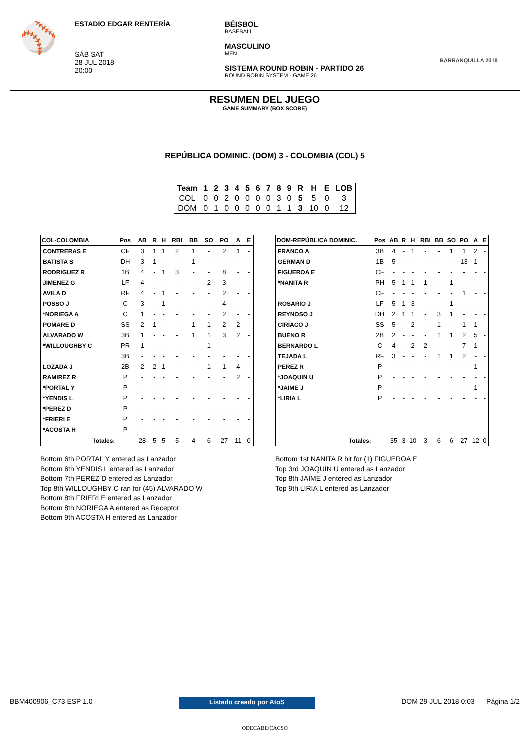⚾
ESTADIO EDGAR RENTERÍA
SÁB SAT
28 JUL 2018
20:00
BÉISBOL
BASEBALL
MASCULINO
MEN
SISTEMA ROUND ROBIN - PARTIDO 26
ROUND ROBIN SYSTEM - GAME 26
BARRANQUILLA 2018
RESUMEN DEL JUEGO
GAME SUMMARY (BOX SCORE)
REPÚBLICA DOMINIC. (DOM) 3 - COLOMBIA (COL) 5
| Team | 1 | 2 | 3 | 4 | 5 | 6 | 7 | 8 | 9 | R | H | E | LOB |
| --- | --- | --- | --- | --- | --- | --- | --- | --- | --- | --- | --- | --- | --- |
| COL | 0 | 0 | 2 | 0 | 0 | 0 | 0 | 3 | 0 | 5 | 5 | 0 | 3 |
| DOM | 0 | 1 | 0 | 0 | 0 | 0 | 0 | 1 | 1 | 3 | 10 | 0 | 12 |
| COL-COLOMBIA | Pos | AB | R | H | RBI | BB | SO | PO | A | E |
| --- | --- | --- | --- | --- | --- | --- | --- | --- | --- | --- |
| CONTRERAS E | CF | 3 | 1 | 1 | 2 | 1 | - | 2 | 1 | - |
| BATISTA S | DH | 3 | 1 | - | - | 1 | - | - | - | - |
| RODRIGUEZ R | 1B | 4 | - | 1 | 3 | - | - | 8 | - | - |
| JIMENEZ G | LF | 4 | - | - | - | - | 2 | 3 | - | - |
| AVILA D | RF | 4 | - | 1 | - | - | - | 2 | - | - |
| POSSO J | C | 3 | - | 1 | - | - | - | 4 | - | - |
| *NORIEGA A | C | 1 | - | - | - | - | - | 2 | - | - |
| POMARE D | SS | 2 | 1 | - | - | 1 | 1 | 2 | 2 | - |
| ALVARADO W | 3B | 1 | - | - | - | 1 | 1 | 3 | 2 | - |
| *WILLOUGHBY C | PR | 1 | - | - | - | - | 1 | - | - | - |
| | 3B | - | - | - | - | - | - | - | - | - |
| LOZADA J | 2B | 2 | 2 | 1 | - | - | 1 | 1 | 4 | - |
| RAMIREZ R | P | - | - | - | - | - | - | - | 2 | - |
| *PORTAL Y | P | - | - | - | - | - | - | - | - | - |
| *YENDIS L | P | - | - | - | - | - | - | - | - | - |
| *PEREZ D | P | - | - | - | - | - | - | - | - | - |
| *FRIERI E | P | - | - | - | - | - | - | - | - | - |
| *ACOSTA H | P | - | - | - | - | - | - | - | - | - |
| Totales: | | 28 | 5 | 5 | 5 | 4 | 6 | 27 | 11 | 0 |
Bottom 6th PORTAL Y entered as Lanzador
Bottom 6th YENDIS L entered as Lanzador
Bottom 7th PEREZ D entered as Lanzador
Top 8th WILLOUGHBY C ran for (45) ALVARADO W
Bottom 8th FRIERI E entered as Lanzador
Bottom 8th NORIEGA A entered as Receptor
Bottom 9th ACOSTA H entered as Lanzador
| DOM-REPÚBLICA DOMINIC. | Pos | AB | R | H | RBI | BB | SO | PO | A | E |
| --- | --- | --- | --- | --- | --- | --- | --- | --- | --- | --- |
| FRANCO A | 3B | 4 | - | 1 | - | - | 1 | 1 | 2 | - |
| GERMAN D | 1B | 5 | - | - | - | - | - | 13 | 1 | - |
| FIGUEROA E | CF | - | - | - | - | - | - | - | - | - |
| *NANITA R | PH | 5 | 1 | 1 | 1 | - | 1 | - | - | - |
| | CF | - | - | - | - | - | - | 1 | - | - |
| ROSARIO J | LF | 5 | 1 | 3 | - | - | 1 | - | - | - |
| REYNOSO J | DH | 2 | 1 | 1 | - | 3 | 1 | - | - | - |
| CIRIACO J | SS | 5 | - | 2 | - | 1 | - | 1 | 1 | - |
| BUENO R | 2B | 2 | - | - | - | 1 | 1 | 2 | 5 | - |
| BERNARDO L | C | 4 | - | 2 | 2 | - | - | 7 | 1 | - |
| TEJADA L | RF | 3 | - | - | - | 1 | 1 | 2 | - | - |
| PEREZ R | P | - | - | - | - | - | - | - | 1 | - |
| *JOAQUIN U | P | - | - | - | - | - | - | - | - | - |
| *JAIME J | P | - | - | - | - | - | - | - | 1 | - |
| *LIRIA L | P | - | - | - | - | - | - | - | - | - |
| Totales: | | 35 | 3 | 10 | 3 | 6 | 6 | 27 | 12 | 0 |
Bottom 1st NANITA R hit for (1) FIGUEROA E
Top 3rd JOAQUIN U entered as Lanzador
Top 8th JAIME J entered as Lanzador
Top 9th LIRIA L entered as Lanzador
BBM400906_C73 ESP 1.0 Listado creado por AtoS DOM 29 JUL 2018 0:03 Página 1/2
ODECABE/CACSO